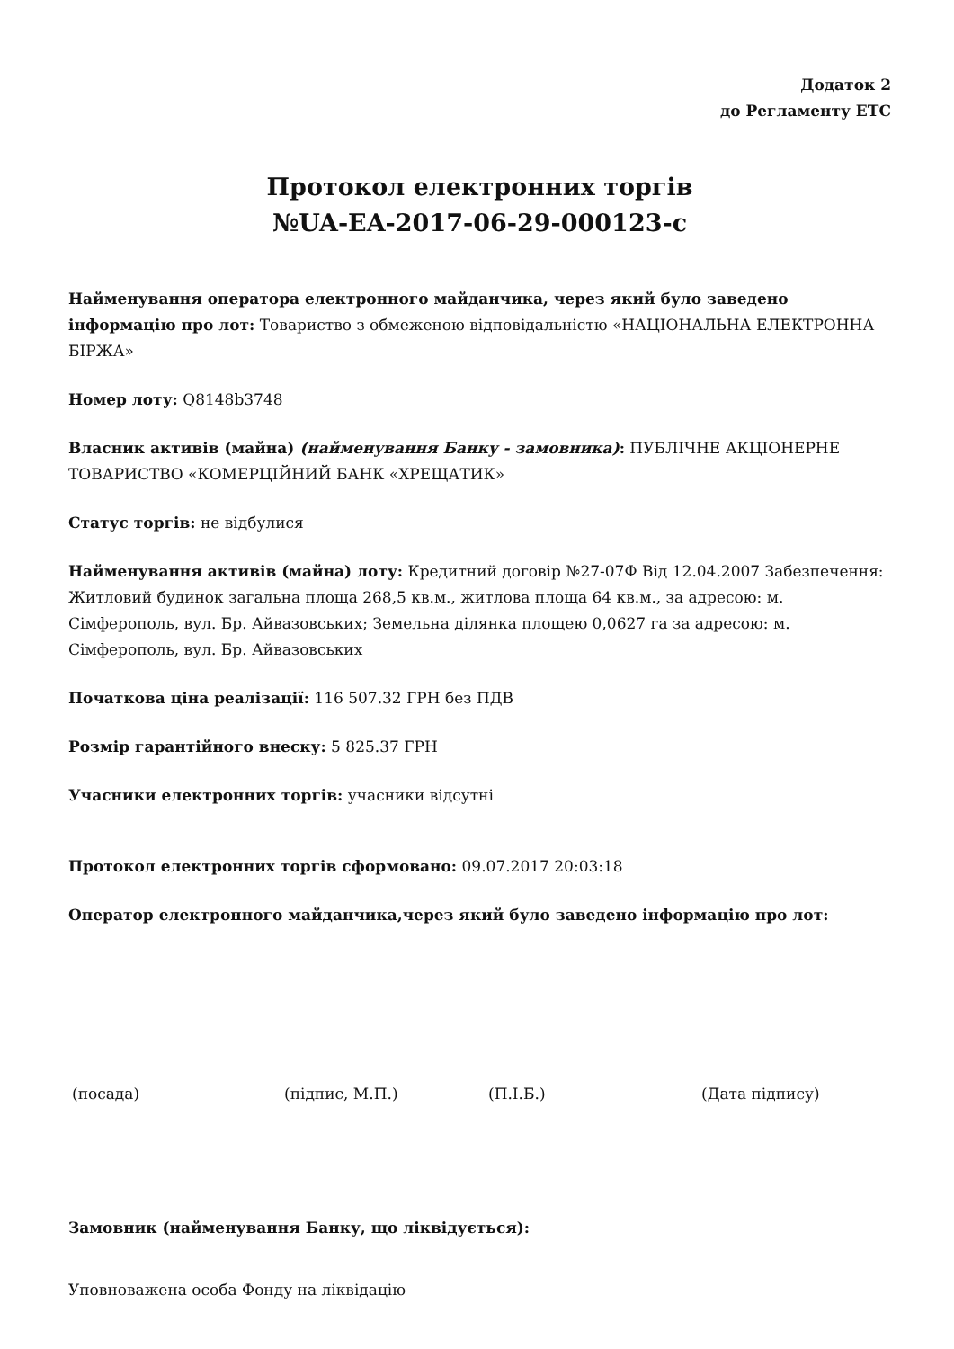Додаток 2
до Регламенту ЕТС
Протокол електронних торгів
№UA-EA-2017-06-29-000123-c
Найменування оператора електронного майданчика, через який було заведено інформацію про лот: Товариство з обмеженою відповідальністю «НАЦІОНАЛЬНА ЕЛЕКТРОННА БІРЖА»
Номер лоту: Q8148b3748
Власник активів (майна) (найменування Банку - замовника): ПУБЛІЧНЕ АКЦІОНЕРНЕ ТОВАРИСТВО «КОМЕРЦІЙНИЙ БАНК «ХРЕЩАТИК»
Статус торгів: не відбулися
Найменування активів (майна) лоту: Кредитний договір №27-07Ф Від 12.04.2007 Забезпечення: Житловий будинок загальна площа 268,5 кв.м., житлова площа 64 кв.м., за адресою: м. Сімферополь, вул. Бр. Айвазовських; Земельна ділянка площею 0,0627 га за адресою: м. Сімферополь, вул. Бр. Айвазовських
Початкова ціна реалізації: 116 507.32 ГРН без ПДВ
Розмір гарантійного внеску: 5 825.37 ГРН
Учасники електронних торгів: учасники відсутні
Протокол електронних торгів сформовано: 09.07.2017 20:03:18
Оператор електронного майданчика,через який було заведено інформацію про лот:
(посада) (підпис, М.П.) (П.І.Б.) (Дата підпису)
Замовник (найменування Банку, що ліквідується):
Уповноважена особа Фонду на ліквідацію